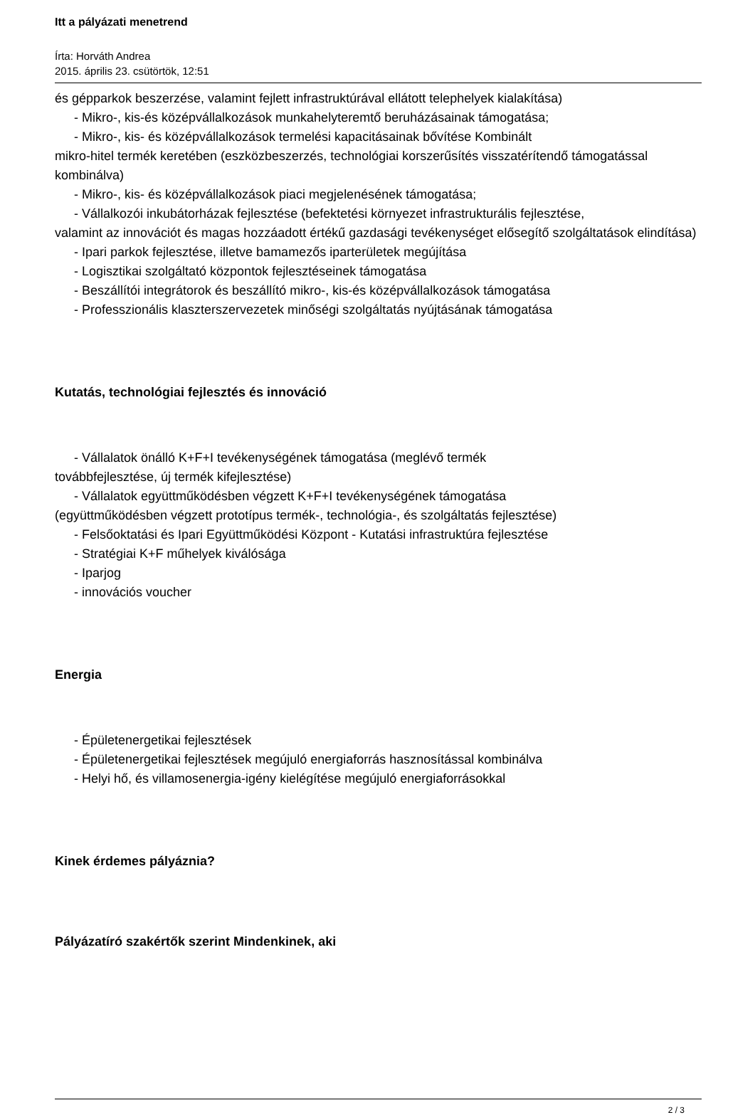Itt a pályázati menetrend
Írta: Horváth Andrea
2015. április 23. csütörtök, 12:51
és gépparkok beszerzése, valamint fejlett infrastruktúrával ellátott telephelyek kialakítása)
- Mikro-, kis-és középvállalkozások munkahelyteremtő beruházásainak támogatása;
- Mikro-, kis- és középvállalkozások termelési kapacitásainak bővítése Kombinált
mikro-hitel termék keretében (eszközbeszerzés, technológiai korszerűsítés visszatérítendő támogatással kombinálva)
- Mikro-, kis- és középvállalkozások piaci megjelenésének támogatása;
- Vállalkozói inkubátorházak fejlesztése (befektetési környezet infrastrukturális fejlesztése,
valamint az innovációt és magas hozzáadott értékű gazdasági tevékenységet elősegítő szolgáltatások elindítása)
- Ipari parkok fejlesztése, illetve bamamezős iparterületek megújítása
- Logisztikai szolgáltató központok fejlesztéseinek támogatása
- Beszállítói integrátorok és beszállító mikro-, kis-és középvállalkozások támogatása
- Professzionális klaszterszervezetek minőségi szolgáltatás nyújtásának támogatása
Kutatás, technológiai fejlesztés és innováció
- Vállalatok önálló K+F+I tevékenységének támogatása (meglévő termék
továbbfejlesztése, új termék kifejlesztése)
- Vállalatok együttműködésben végzett K+F+I tevékenységének támogatása
(együttműködésben végzett prototípus termék-, technológia-, és szolgáltatás fejlesztése)
- Felsőoktatási és Ipari Együttműködési Központ - Kutatási infrastruktúra fejlesztése
- Stratégiai K+F műhelyek kiválósága
- Iparjog
- innovációs voucher
Energia
- Épületenergetikai fejlesztések
- Épületenergetikai fejlesztések megújuló energiaforrás hasznosítással kombinálva
- Helyi hő, és villamosenergia-igény kielégítése megújuló energiaforrásokkal
Kinek érdemes pályáznia?
Pályázatíró szakértők szerint Mindenkinek, aki
2 / 3